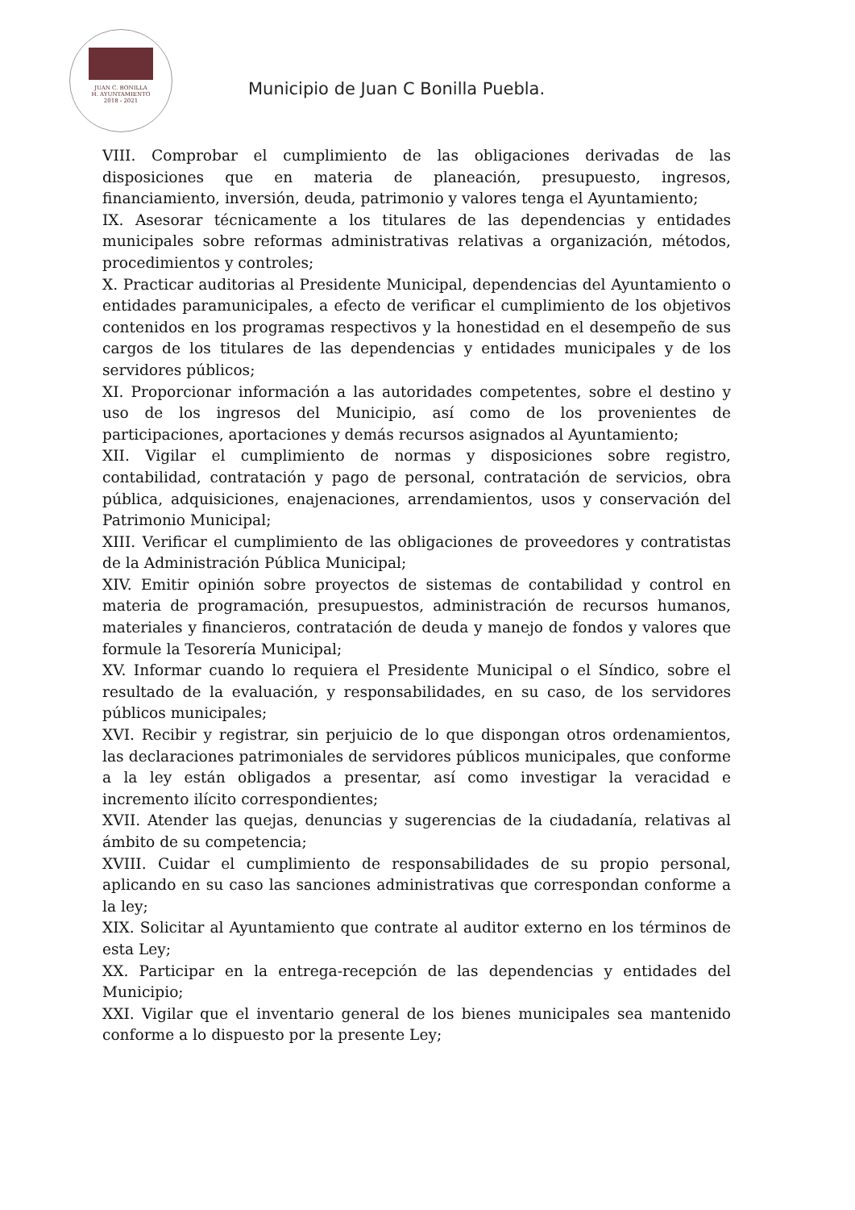JUAN C. BONILLA
H. AYUNTAMIENTO
2018 - 2021
Municipio de Juan C Bonilla Puebla.
VIII. Comprobar el cumplimiento de las obligaciones derivadas de las disposiciones que en materia de planeación, presupuesto, ingresos, financiamiento, inversión, deuda, patrimonio y valores tenga el Ayuntamiento;
IX. Asesorar técnicamente a los titulares de las dependencias y entidades municipales sobre reformas administrativas relativas a organización, métodos, procedimientos y controles;
X. Practicar auditorias al Presidente Municipal, dependencias del Ayuntamiento o entidades paramunicipales, a efecto de verificar el cumplimiento de los objetivos contenidos en los programas respectivos y la honestidad en el desempeño de sus cargos de los titulares de las dependencias y entidades municipales y de los servidores públicos;
XI. Proporcionar información a las autoridades competentes, sobre el destino y uso de los ingresos del Municipio, así como de los provenientes de participaciones, aportaciones y demás recursos asignados al Ayuntamiento;
XII. Vigilar el cumplimiento de normas y disposiciones sobre registro, contabilidad, contratación y pago de personal, contratación de servicios, obra pública, adquisiciones, enajenaciones, arrendamientos, usos y conservación del Patrimonio Municipal;
XIII. Verificar el cumplimiento de las obligaciones de proveedores y contratistas de la Administración Pública Municipal;
XIV. Emitir opinión sobre proyectos de sistemas de contabilidad y control en materia de programación, presupuestos, administración de recursos humanos, materiales y financieros, contratación de deuda y manejo de fondos y valores que formule la Tesorería Municipal;
XV. Informar cuando lo requiera el Presidente Municipal o el Síndico, sobre el resultado de la evaluación, y responsabilidades, en su caso, de los servidores públicos municipales;
XVI. Recibir y registrar, sin perjuicio de lo que dispongan otros ordenamientos, las declaraciones patrimoniales de servidores públicos municipales, que conforme a la ley están obligados a presentar, así como investigar la veracidad e incremento ilícito correspondientes;
XVII. Atender las quejas, denuncias y sugerencias de la ciudadanía, relativas al ámbito de su competencia;
XVIII. Cuidar el cumplimiento de responsabilidades de su propio personal, aplicando en su caso las sanciones administrativas que correspondan conforme a la ley;
XIX. Solicitar al Ayuntamiento que contrate al auditor externo en los términos de esta Ley;
XX. Participar en la entrega-recepción de las dependencias y entidades del Municipio;
XXI. Vigilar que el inventario general de los bienes municipales sea mantenido conforme a lo dispuesto por la presente Ley;